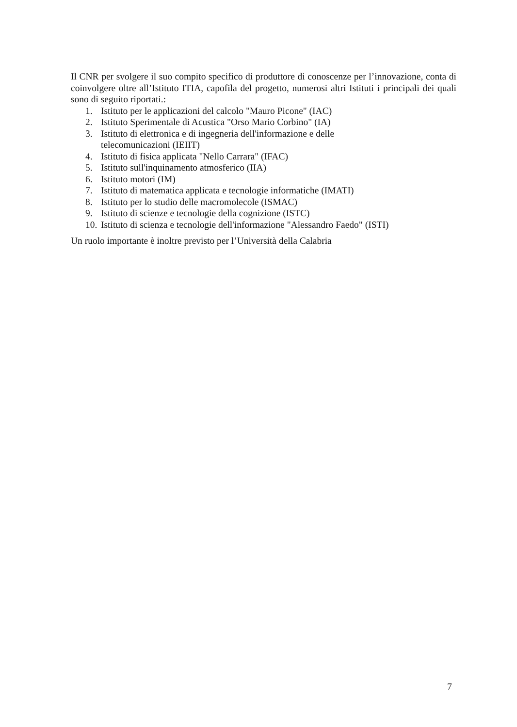Il CNR per svolgere il suo compito specifico di produttore di conoscenze per l’innovazione, conta di coinvolgere oltre all’Istituto ITIA, capofila del progetto, numerosi altri Istituti i principali dei quali sono di seguito riportati.:
1. Istituto per le applicazioni del calcolo "Mauro Picone" (IAC)
2. Istituto Sperimentale di Acustica "Orso Mario Corbino" (IA)
3. Istituto di elettronica e di ingegneria dell'informazione e delle
telecomunicazioni (IEIIT)
4. Istituto di fisica applicata "Nello Carrara" (IFAC)
5. Istituto sull'inquinamento atmosferico (IIA)
6. Istituto motori (IM)
7. Istituto di matematica applicata e tecnologie informatiche (IMATI)
8. Istituto per lo studio delle macromolecole (ISMAC)
9. Istituto di scienze e tecnologie della cognizione (ISTC)
10. Istituto di scienza e tecnologie dell'informazione "Alessandro Faedo" (ISTI)
Un ruolo importante è inoltre previsto per l’Università della Calabria
7